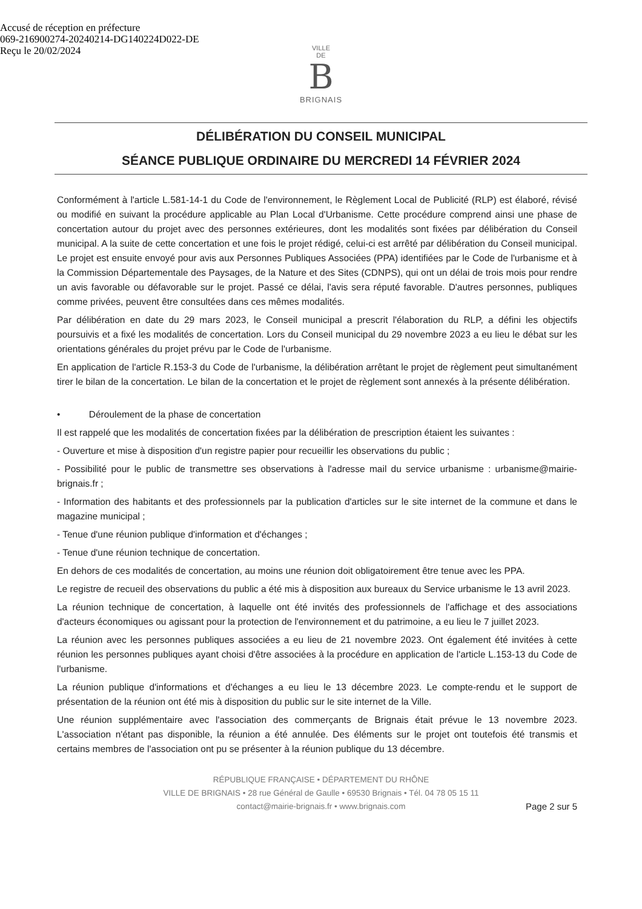Accusé de réception en préfecture
069-216900274-20240214-DG140224D022-DE
Reçu le 20/02/2024
VILLE
DE
B
BRIGNAIS
DÉLIBÉRATION DU CONSEIL MUNICIPAL
SÉANCE PUBLIQUE ORDINAIRE DU MERCREDI 14 FÉVRIER 2024
Conformément à l'article L.581-14-1 du Code de l'environnement, le Règlement Local de Publicité (RLP) est élaboré, révisé ou modifié en suivant la procédure applicable au Plan Local d'Urbanisme. Cette procédure comprend ainsi une phase de concertation autour du projet avec des personnes extérieures, dont les modalités sont fixées par délibération du Conseil municipal. A la suite de cette concertation et une fois le projet rédigé, celui-ci est arrêté par délibération du Conseil municipal. Le projet est ensuite envoyé pour avis aux Personnes Publiques Associées (PPA) identifiées par le Code de l'urbanisme et à la Commission Départementale des Paysages, de la Nature et des Sites (CDNPS), qui ont un délai de trois mois pour rendre un avis favorable ou défavorable sur le projet. Passé ce délai, l'avis sera réputé favorable. D'autres personnes, publiques comme privées, peuvent être consultées dans ces mêmes modalités.
Par délibération en date du 29 mars 2023, le Conseil municipal a prescrit l'élaboration du RLP, a défini les objectifs poursuivis et a fixé les modalités de concertation. Lors du Conseil municipal du 29 novembre 2023 a eu lieu le débat sur les orientations générales du projet prévu par le Code de l'urbanisme.
En application de l'article R.153-3 du Code de l'urbanisme, la délibération arrêtant le projet de règlement peut simultanément tirer le bilan de la concertation. Le bilan de la concertation et le projet de règlement sont annexés à la présente délibération.
• Déroulement de la phase de concertation
Il est rappelé que les modalités de concertation fixées par la délibération de prescription étaient les suivantes :
- Ouverture et mise à disposition d'un registre papier pour recueillir les observations du public ;
- Possibilité pour le public de transmettre ses observations à l'adresse mail du service urbanisme : urbanisme@mairie-brignais.fr ;
- Information des habitants et des professionnels par la publication d'articles sur le site internet de la commune et dans le magazine municipal ;
- Tenue d'une réunion publique d'information et d'échanges ;
- Tenue d'une réunion technique de concertation.
En dehors de ces modalités de concertation, au moins une réunion doit obligatoirement être tenue avec les PPA.
Le registre de recueil des observations du public a été mis à disposition aux bureaux du Service urbanisme le 13 avril 2023.
La réunion technique de concertation, à laquelle ont été invités des professionnels de l'affichage et des associations d'acteurs économiques ou agissant pour la protection de l'environnement et du patrimoine, a eu lieu le 7 juillet 2023.
La réunion avec les personnes publiques associées a eu lieu de 21 novembre 2023. Ont également été invitées à cette réunion les personnes publiques ayant choisi d'être associées à la procédure en application de l'article L.153-13 du Code de l'urbanisme.
La réunion publique d'informations et d'échanges a eu lieu le 13 décembre 2023. Le compte-rendu et le support de présentation de la réunion ont été mis à disposition du public sur le site internet de la Ville.
Une réunion supplémentaire avec l'association des commerçants de Brignais était prévue le 13 novembre 2023. L'association n'étant pas disponible, la réunion a été annulée. Des éléments sur le projet ont toutefois été transmis et certains membres de l'association ont pu se présenter à la réunion publique du 13 décembre.
RÉPUBLIQUE FRANÇAISE • DÉPARTEMENT DU RHÔNE
VILLE DE BRIGNAIS • 28 rue Général de Gaulle • 69530 Brignais • Tél. 04 78 05 15 11
contact@mairie-brignais.fr • www.brignais.com
Page 2 sur 5